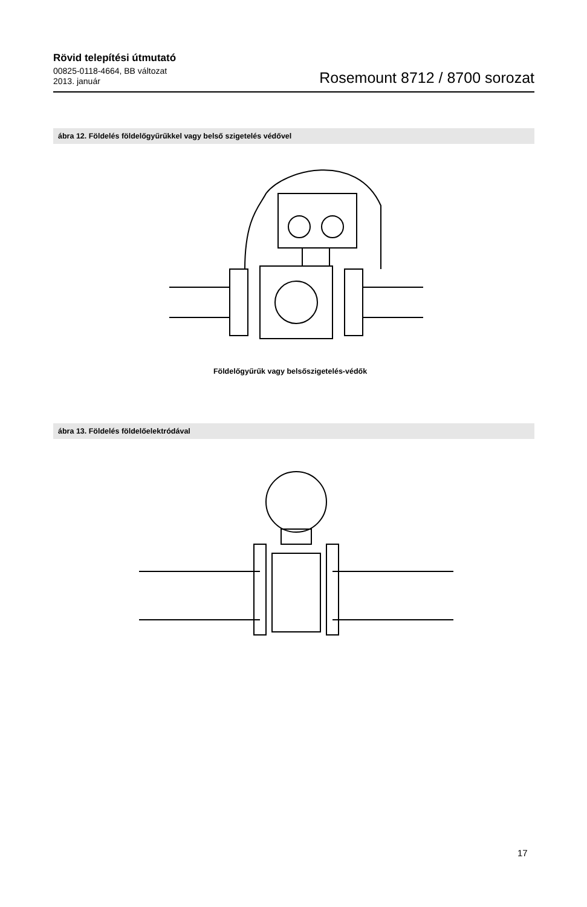Rövid telepítési útmutató
00825-0118-4664, BB változat
2013. január
Rosemount 8712 / 8700 sorozat
ábra 12. Földelés földelőgyűrűkkel vagy belső szigetelés védővel
Földelőgyűrűk vagy belsőszigetelés-védők
ábra 13. Földelés földelőelektródával
17